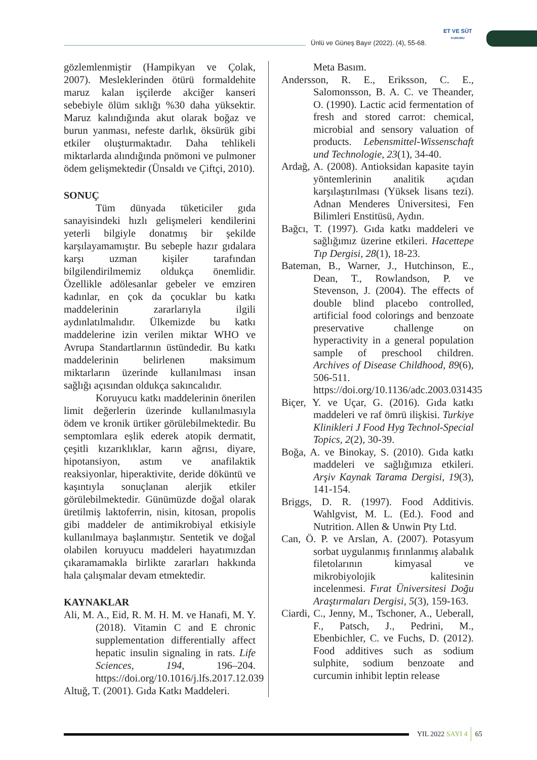Ünlü ve Güneş Bayır (2022). (4), 55-68.
ET VE SÜT
KURUMU
gözlemlenmiştir (Hampikyan ve Çolak, 2007). Mesleklerinden ötürü formaldehite maruz kalan işçilerde akciğer kanseri sebebiyle ölüm sıklığı %30 daha yüksektir. Maruz kalındığında akut olarak boğaz ve burun yanması, nefeste darlık, öksürük gibi etkiler oluşturmaktadır. Daha tehlikeli miktarlarda alındığında pnömoni ve pulmoner ödem gelişmektedir (Ünsaldı ve Çiftçi, 2010).
SONUÇ
Tüm dünyada tüketiciler gıda sanayisindeki hızlı gelişmeleri kendilerini yeterli bilgiyle donatmış bir şekilde karşılayamamıştır. Bu sebeple hazır gıdalara karşı uzman kişiler tarafından bilgilendirilmemiz oldukça önemlidir. Özellikle adölesanlar gebeler ve emziren kadınlar, en çok da çocuklar bu katkı maddelerinin zararlarıyla ilgili aydınlatılmalıdır. Ülkemizde bu katkı maddelerine izin verilen miktar WHO ve Avrupa Standartlarının üstündedir. Bu katkı maddelerinin belirlenen maksimum miktarların üzerinde kullanılması insan sağlığı açısından oldukça sakıncalıdır.
Koruyucu katkı maddelerinin önerilen limit değerlerin üzerinde kullanılmasıyla ödem ve kronik ürtiker görülebilmektedir. Bu semptomlara eşlik ederek atopik dermatit, çeşitli kızarıklıklar, karın ağrısı, diyare, hipotansiyon, astım ve anafilaktik reaksiyonlar, hiperaktivite, deride döküntü ve kaşıntıyla sonuçlanan alerjik etkiler görülebilmektedir. Günümüzde doğal olarak üretilmiş laktoferrin, nisin, kitosan, propolis gibi maddeler de antimikrobiyal etkisiyle kullanılmaya başlanmıştır. Sentetik ve doğal olabilen koruyucu maddeleri hayatımızdan çıkaramamakla birlikte zararları hakkında hala çalışmalar devam etmektedir.
KAYNAKLAR
Ali, M. A., Eid, R. M. H. M. ve Hanafi, M. Y. (2018). Vitamin C and E chronic supplementation differentially affect hepatic insulin signaling in rats. Life Sciences, 194, 196–204. https://doi.org/10.1016/j.lfs.2017.12.039
Altuğ, T. (2001). Gıda Katkı Maddeleri.
Meta Basım.
Andersson, R. E., Eriksson, C. E., Salomonsson, B. A. C. ve Theander, O. (1990). Lactic acid fermentation of fresh and stored carrot: chemical, microbial and sensory valuation of products. Lebensmittel-Wissenschaft und Technologie, 23(1), 34-40.
Ardağ, A. (2008). Antioksidan kapasite tayin yöntemlerinin analitik açıdan karşılaştırılması (Yüksek lisans tezi). Adnan Menderes Üniversitesi, Fen Bilimleri Enstitüsü, Aydın.
Bağcı, T. (1997). Gıda katkı maddeleri ve sağlığımız üzerine etkileri. Hacettepe Tıp Dergisi, 28(1), 18-23.
Bateman, B., Warner, J., Hutchinson, E., Dean, T., Rowlandson, P. ve Stevenson, J. (2004). The effects of double blind placebo controlled, artificial food colorings and benzoate preservative challenge on hyperactivity in a general population sample of preschool children. Archives of Disease Childhood, 89(6), 506-511. https://doi.org/10.1136/adc.2003.031435
Biçer, Y. ve Uçar, G. (2016). Gıda katkı maddeleri ve raf ömrü ilişkisi. Turkiye Klinikleri J Food Hyg Technol-Special Topics, 2(2), 30-39.
Boğa, A. ve Binokay, S. (2010). Gıda katkı maddeleri ve sağlığımıza etkileri. Arşiv Kaynak Tarama Dergisi, 19(3), 141-154.
Briggs, D. R. (1997). Food Additivis. Wahlgvist, M. L. (Ed.). Food and Nutrition. Allen & Unwin Pty Ltd.
Can, Ö. P. ve Arslan, A. (2007). Potasyum sorbat uygulanmış fırınlanmış alabalık filetolarının kimyasal ve mikrobiyolojik kalitesinin incelenmesi. Fırat Üniversitesi Doğu Araştırmaları Dergisi, 5(3), 159-163.
Ciardi, C., Jenny, M., Tschoner, A., Ueberall, F., Patsch, J., Pedrini, M., Ebenbichler, C. ve Fuchs, D. (2012). Food additives such as sodium sulphite, sodium benzoate and curcumin inhibit leptin release
YIL 2022 SAYI 4 65